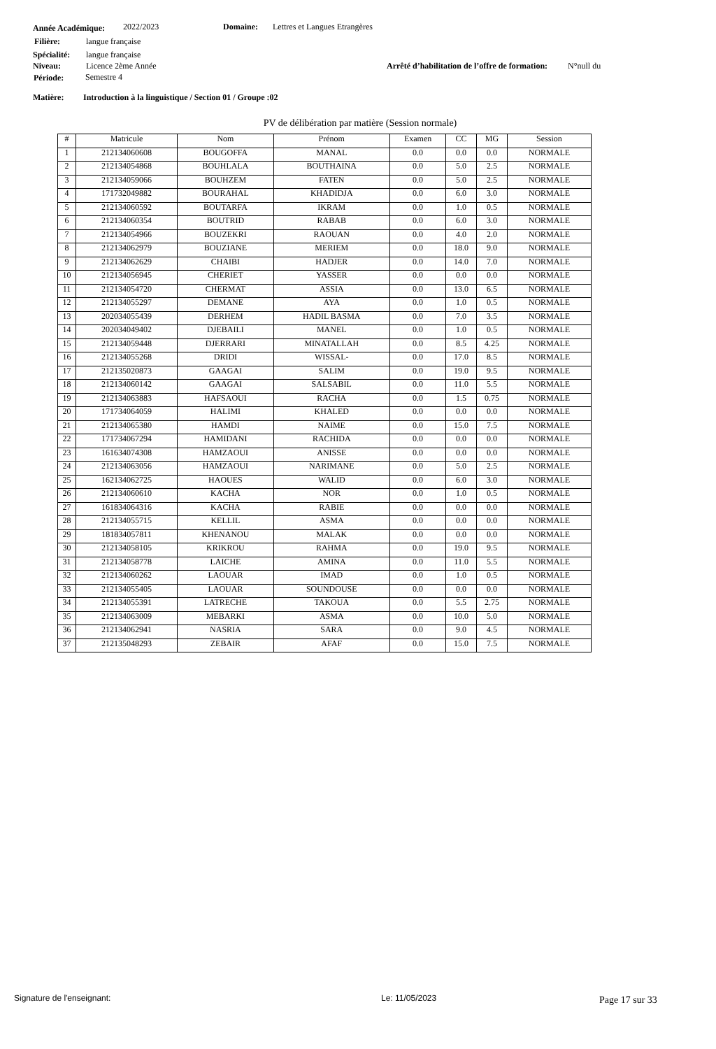Année Académique: 2022/2023 Domaine: Lettres et Langues Etrangères
Filière: langue française
Spécialité: langue française
Niveau: Licence 2ème Année Arrêté d’habilitation de l’offre de formation: N°null du
Période: Semestre 4
Matière: Introduction à la linguistique / Section 01 / Groupe :02
PV de délibération par matière (Session normale)
| # | Matricule | Nom | Prénom | Examen | CC | MG | Session |
| --- | --- | --- | --- | --- | --- | --- | --- |
| 1 | 212134060608 | BOUGOFFA | MANAL | 0.0 | 0.0 | 0.0 | NORMALE |
| 2 | 212134054868 | BOUHLALA | BOUTHAINA | 0.0 | 5.0 | 2.5 | NORMALE |
| 3 | 212134059066 | BOUHZEM | FATEN | 0.0 | 5.0 | 2.5 | NORMALE |
| 4 | 171732049882 | BOURAHAL | KHADIDJA | 0.0 | 6.0 | 3.0 | NORMALE |
| 5 | 212134060592 | BOUTARFA | IKRAM | 0.0 | 1.0 | 0.5 | NORMALE |
| 6 | 212134060354 | BOUTRID | RABAB | 0.0 | 6.0 | 3.0 | NORMALE |
| 7 | 212134054966 | BOUZEKRI | RAOUAN | 0.0 | 4.0 | 2.0 | NORMALE |
| 8 | 212134062979 | BOUZIANE | MERIEM | 0.0 | 18.0 | 9.0 | NORMALE |
| 9 | 212134062629 | CHAIBI | HADJER | 0.0 | 14.0 | 7.0 | NORMALE |
| 10 | 212134056945 | CHERIET | YASSER | 0.0 | 0.0 | 0.0 | NORMALE |
| 11 | 212134054720 | CHERMAT | ASSIA | 0.0 | 13.0 | 6.5 | NORMALE |
| 12 | 212134055297 | DEMANE | AYA | 0.0 | 1.0 | 0.5 | NORMALE |
| 13 | 202034055439 | DERHEM | HADIL BASMA | 0.0 | 7.0 | 3.5 | NORMALE |
| 14 | 202034049402 | DJEBAILI | MANEL | 0.0 | 1.0 | 0.5 | NORMALE |
| 15 | 212134059448 | DJERRARI | MINATALLAH | 0.0 | 8.5 | 4.25 | NORMALE |
| 16 | 212134055268 | DRIDI | WISSAL- | 0.0 | 17.0 | 8.5 | NORMALE |
| 17 | 212135020873 | GAAGAI | SALIM | 0.0 | 19.0 | 9.5 | NORMALE |
| 18 | 212134060142 | GAAGAI | SALSABIL | 0.0 | 11.0 | 5.5 | NORMALE |
| 19 | 212134063883 | HAFSAOUI | RACHA | 0.0 | 1.5 | 0.75 | NORMALE |
| 20 | 171734064059 | HALIMI | KHALED | 0.0 | 0.0 | 0.0 | NORMALE |
| 21 | 212134065380 | HAMDI | NAIME | 0.0 | 15.0 | 7.5 | NORMALE |
| 22 | 171734067294 | HAMIDANI | RACHIDA | 0.0 | 0.0 | 0.0 | NORMALE |
| 23 | 161634074308 | HAMZAOUI | ANISSE | 0.0 | 0.0 | 0.0 | NORMALE |
| 24 | 212134063056 | HAMZAOUI | NARIMANE | 0.0 | 5.0 | 2.5 | NORMALE |
| 25 | 162134062725 | HAOUES | WALID | 0.0 | 6.0 | 3.0 | NORMALE |
| 26 | 212134060610 | KACHA | NOR | 0.0 | 1.0 | 0.5 | NORMALE |
| 27 | 161834064316 | KACHA | RABIE | 0.0 | 0.0 | 0.0 | NORMALE |
| 28 | 212134055715 | KELLIL | ASMA | 0.0 | 0.0 | 0.0 | NORMALE |
| 29 | 181834057811 | KHENANOU | MALAK | 0.0 | 0.0 | 0.0 | NORMALE |
| 30 | 212134058105 | KRIKROU | RAHMA | 0.0 | 19.0 | 9.5 | NORMALE |
| 31 | 212134058778 | LAICHE | AMINA | 0.0 | 11.0 | 5.5 | NORMALE |
| 32 | 212134060262 | LAOUAR | IMAD | 0.0 | 1.0 | 0.5 | NORMALE |
| 33 | 212134055405 | LAOUAR | SOUNDOUSE | 0.0 | 0.0 | 0.0 | NORMALE |
| 34 | 212134055391 | LATRECHE | TAKOUA | 0.0 | 5.5 | 2.75 | NORMALE |
| 35 | 212134063009 | MEBARKI | ASMA | 0.0 | 10.0 | 5.0 | NORMALE |
| 36 | 212134062941 | NASRIA | SARA | 0.0 | 9.0 | 4.5 | NORMALE |
| 37 | 212135048293 | ZEBAIR | AFAF | 0.0 | 15.0 | 7.5 | NORMALE |
Signature de l'enseignant: Le: 11/05/2023 Page 17 sur 33